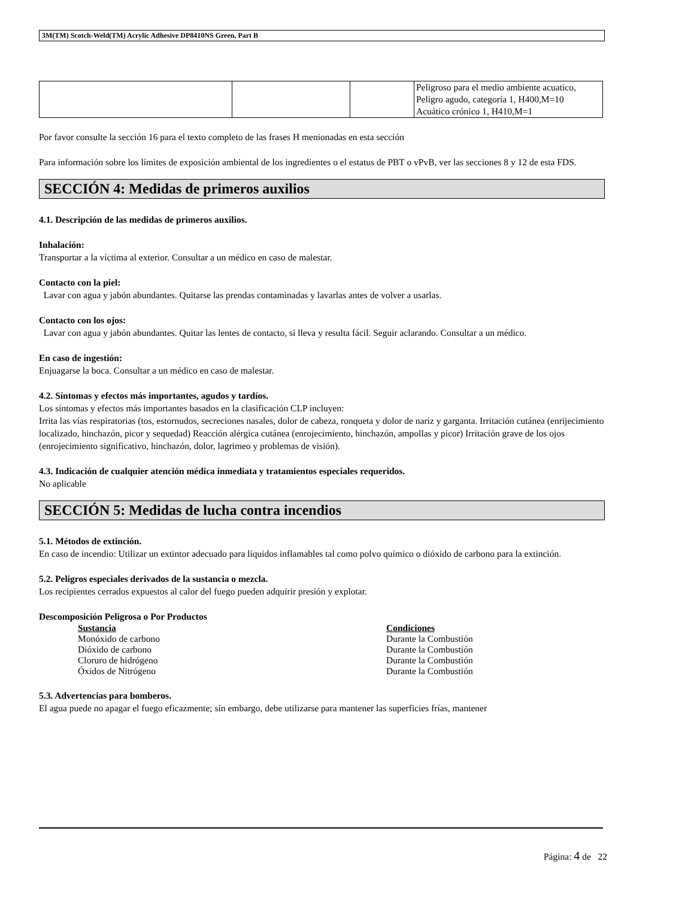3M(TM) Scotch-Weld(TM) Acrylic Adhesive DP8410NS Green, Part B
| | | | Peligroso para el medio ambiente acuatico, Peligro agudo, categoría 1, H400,M=10 Acuático crónico 1, H410,M=1 |
Por favor consulte la sección 16 para el texto completo de las frases H menionadas en esta sección
Para información sobre los límites de exposición ambiental de los ingredientes o el estatus de PBT o vPvB, ver las secciones 8 y 12 de esta FDS.
SECCIÓN 4: Medidas de primeros auxilios
4.1. Descripción de las medidas de primeros auxilios.
Inhalación:
Transportar a la víctima al exterior. Consultar a un médico en caso de malestar.
Contacto con la piel:
Lavar con agua y jabón abundantes. Quitarse las prendas contaminadas y lavarlas antes de volver a usarlas.
Contacto con los ojos:
Lavar con agua y jabón abundantes. Quitar las lentes de contacto, si lleva y resulta fácil. Seguir aclarando. Consultar a un médico.
En caso de ingestión:
Enjuagarse la boca. Consultar a un médico en caso de malestar.
4.2. Síntomas y efectos más importantes, agudos y tardíos.
Los síntomas y efectos más importantes basados en la clasificación CLP incluyen:
Irrita las vías respiratorias (tos, estornudos, secreciones nasales, dolor de cabeza, ronqueta y dolor de nariz y garganta. Irritación cutánea (enrijecimiento localizado, hinchazón, picor y sequedad) Reacción alérgica cutánea (enrojecimiento, hinchazón, ampollas y picor) Irritación grave de los ojos (enrojecimiento significativo, hinchazón, dolor, lagrimeo y problemas de visión).
4.3. Indicación de cualquier atención médica inmediata y tratamientos especiales requeridos.
No aplicable
SECCIÓN 5: Medidas de lucha contra incendios
5.1. Métodos de extinción.
En caso de incendio: Utilizar un extintor adecuado para líquidos inflamables tal como polvo químico o dióxido de carbono para la extinción.
5.2. Peligros especiales derivados de la sustancia o mezcla.
Los recipientes cerrados expuestos al calor del fuego pueden adquirir presión y explotar.
Descomposición Peligrosa o Por Productos
Sustancia Condiciones
Monóxido de carbono Durante la Combustión
Dióxido de carbono Durante la Combustión
Cloruro de hidrógeno Durante la Combustión
Óxidos de Nitrógeno Durante la Combustión
5.3. Advertencias para bomberos.
El agua puede no apagar el fuego eficazmente; sin embargo, debe utilizarse para mantener las superficies frías, mantener
Página: 4 de 22